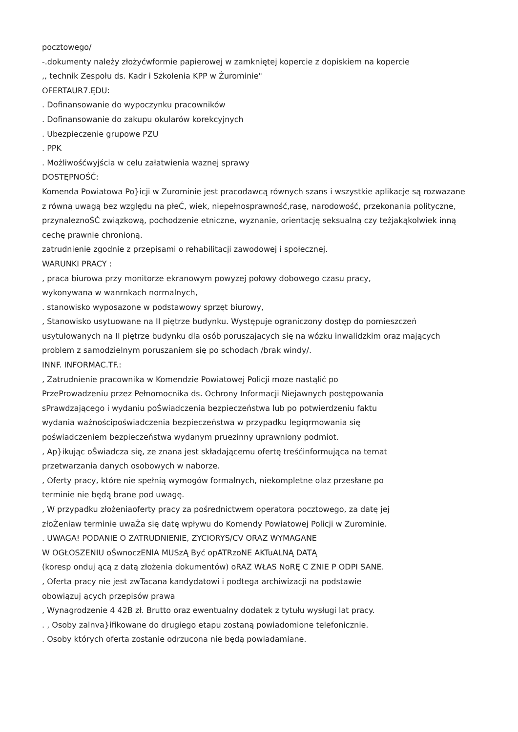pocztowego/
-.dokumenty należy złożyćwformie papierowej w zamkniętej kopercie z dopiskiem na kopercie
,, technik Zespołu ds. Kadr i Szkolenia KPP w Żurominie"
OFERTAUR7.ĘDU:
. Dofinansowanie do wypoczynku pracowników
. Dofinansowanie do zakupu okularów korekcyjnych
. Ubezpieczenie grupowe PZU
. PPK
. Możliwośćwyjścia w celu załatwienia waznej sprawy
DOSTĘPNOŚĆ:
Komenda Powiatowa Po}icji w Zurominie jest pracodawcą równych szans i wszystkie aplikacje są rozwazane z równą uwagą bez względu na płeĆ, wiek, niepełnosprawność,rasę, narodowość, przekonania polityczne, przynaleznoŚĆ związkową, pochodzenie etniczne, wyznanie, orientację seksualną czy teżjakąkolwiek inną cechę prawnie chronioną.
zatrudnienie zgodnie z przepisami o rehabilitacji zawodowej i społecznej.
WARUNKI PRACY :
, praca biurowa przy monitorze ekranowym powyzej połowy dobowego czasu pracy,
wykonywana w wanrnkach normalnych,
. stanowisko wyposazone w podstawowy sprzęt biurowy,
, Stanowisko usytuowane na II piętrze budynku. Występuje ograniczony dostęp do pomieszczeń usytułowanych na II piętrze budynku dla osób poruszających się na wózku inwalidzkim oraz mających problem z samodzielnym poruszaniem się po schodach /brak windy/.
INNF. INFORMAC.TF.:
, Zatrudnienie pracownika w Komendzie Powiatowej Policji moze nastąlić po
PrzeProwadzeniu przez Pełnomocnika ds. Ochrony Informacji Niejawnych postępowania
sPrawdzającego i wydaniu poŚwiadczenia bezpieczeństwa lub po potwierdzeniu faktu
wydania ważnościpoświadczenia bezpieczeństwa w przypadku legiqrmowania się
poświadczeniem bezpieczeństwa wydanym pruezinny uprawniony podmiot.
, Ap}ikując oŚwiadcza się, ze znana jest składającemu ofertę treśćinformująca na temat
przetwarzania danych osobowych w naborze.
, Oferty pracy, które nie spełnią wymogów formalnych, niekompletne olaz przesłane po
terminie nie będą brane pod uwagę.
, W przypadku złożeniaoferty pracy za pośrednictwem operatora pocztowego, za datę jej
złoŻeniaw terminie uwaŻa się datę wpływu do Komendy Powiatowej Policji w Zurominie.
. UWAGA! PODANIE O ZATRUDNIENIE, ZYCIORYS/CV ORAZ WYMAGANE
W OGŁOSZENIU oŚwnoczENlA MUSzĄ Być opATRzoNE AKTuALNĄ DATĄ
(koresp onduj ącą z datą złożenia dokumentów) oRAZ WŁAS NoRĘ C ZNIE P ODPI SANE.
, Oferta pracy nie jest zwTacana kandydatowi i podtega archiwizacji na podstawie
obowiązuj ących przepisów prawa
, Wynagrodzenie 4 42B zł. Brutto oraz ewentualny dodatek z tytułu wysługi lat pracy.
. , Osoby zalnva}ifikowane do drugiego etapu zostaną powiadomione telefonicznie.
. Osoby których oferta zostanie odrzucona nie będą powiadamiane.